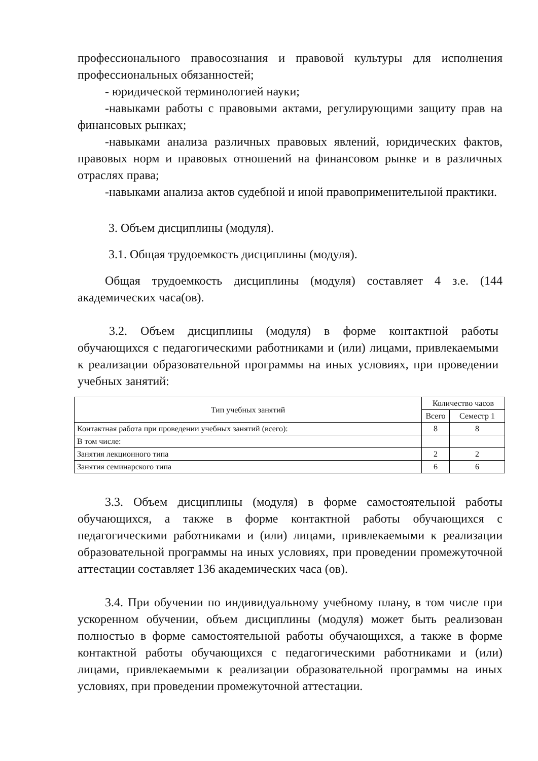профессионального правосознания и правовой культуры для исполнения профессиональных обязанностей;
- юридической терминологией науки;
-навыками работы с правовыми актами, регулирующими защиту прав на финансовых рынках;
-навыками анализа различных правовых явлений, юридических фактов, правовых норм и правовых отношений на финансовом рынке и в различных отраслях права;
-навыками анализа актов судебной и иной правоприменительной практики.
3. Объем дисциплины (модуля).
3.1. Общая трудоемкость дисциплины (модуля).
Общая трудоемкость дисциплины (модуля) составляет 4 з.е. (144 академических часа(ов).
3.2. Объем дисциплины (модуля) в форме контактной работы обучающихся с педагогическими работниками и (или) лицами, привлекаемыми к реализации образовательной программы на иных условиях, при проведении учебных занятий:
| Тип учебных занятий | Количество часов | |
| --- | --- | --- |
| | Всего | Семестр 1 |
| Контактная работа при проведении учебных занятий (всего): | 8 | 8 |
| В том числе: | | |
| Занятия лекционного типа | 2 | 2 |
| Занятия семинарского типа | 6 | 6 |
3.3. Объем дисциплины (модуля) в форме самостоятельной работы обучающихся, а также в форме контактной работы обучающихся с педагогическими работниками и (или) лицами, привлекаемыми к реализации образовательной программы на иных условиях, при проведении промежуточной аттестации составляет 136 академических часа (ов).
3.4. При обучении по индивидуальному учебному плану, в том числе при ускоренном обучении, объем дисциплины (модуля) может быть реализован полностью в форме самостоятельной работы обучающихся, а также в форме контактной работы обучающихся с педагогическими работниками и (или) лицами, привлекаемыми к реализации образовательной программы на иных условиях, при проведении промежуточной аттестации.